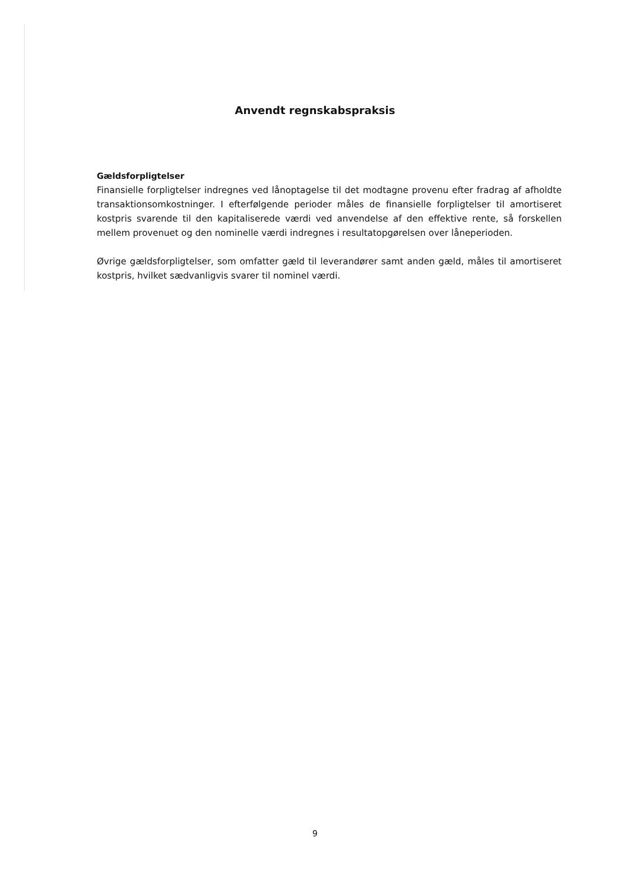Anvendt regnskabspraksis
Gældsforpligtelser
Finansielle forpligtelser indregnes ved lånoptagelse til det modtagne provenu efter fradrag af afholdte transaktionsomkostninger. I efterfølgende perioder måles de finansielle forpligtelser til amortiseret kostpris svarende til den kapitaliserede værdi ved anvendelse af den effektive rente, så forskellen mellem provenuet og den nominelle værdi indregnes i resultatopgørelsen over låneperioden.
Øvrige gældsforpligtelser, som omfatter gæld til leverandører samt anden gæld, måles til amortiseret kostpris, hvilket sædvanligvis svarer til nominel værdi.
9